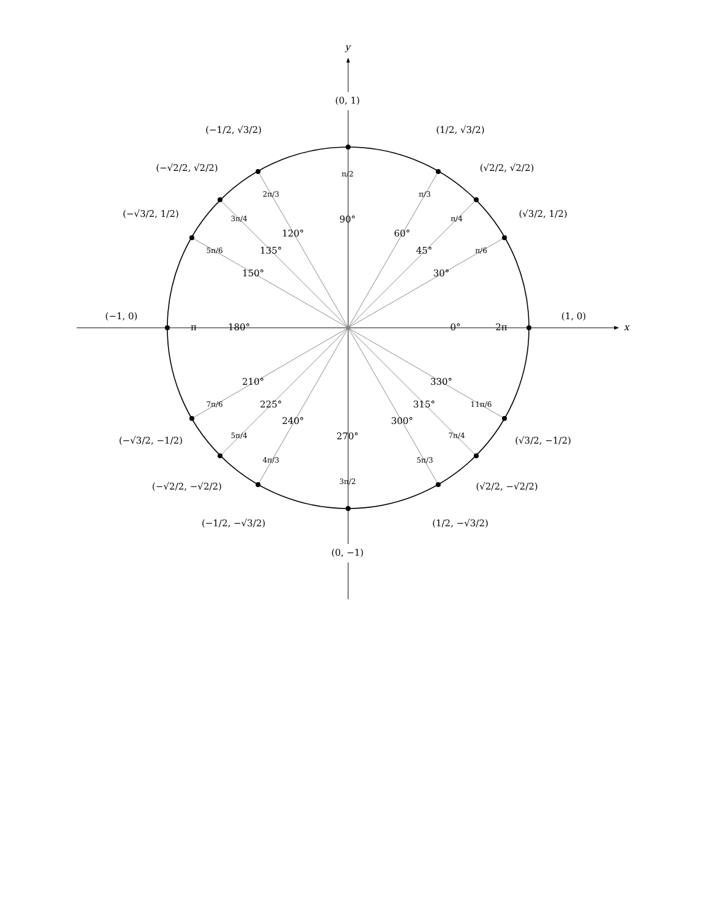y
(0, 1)
(−1/2, √3/2)
(1/2, √3/2)
(−√2/2, √2/2)
(√2/2, √2/2)
(−√3/2, 1/2)
(√3/2, 1/2)
π/2
2π/3
π/3
3π/4
π/4
90°
5π/6
π/6
120°
60°
135°
45°
150°
30°
(−1, 0)
(1, 0)
π
180°
0°
2π
x
210°
330°
7π/6
11π/6
225°
315°
240°
300°
(−√3/2, −1/2)
(√3/2, −1/2)
5π/4
7π/4
270°
4π/3
5π/3
3π/2
(−√2/2, −√2/2)
(√2/2, −√2/2)
(−1/2, −√3/2)
(1/2, −√3/2)
(0, −1)